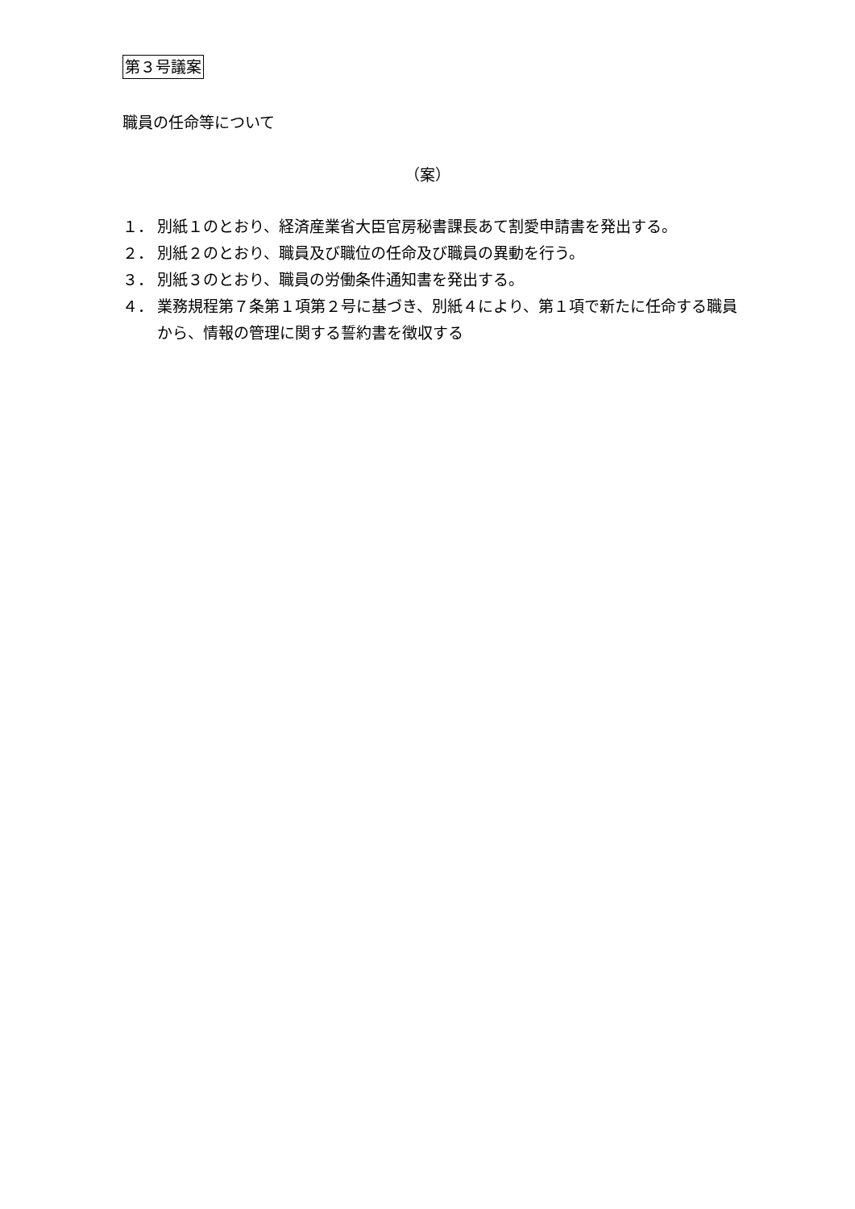第３号議案
職員の任命等について
（案）
１． 別紙１のとおり、経済産業省大臣官房秘書課長あて割愛申請書を発出する。
２． 別紙２のとおり、職員及び職位の任命及び職員の異動を行う。
３． 別紙３のとおり、職員の労働条件通知書を発出する。
４． 業務規程第７条第１項第２号に基づき、別紙４により、第１項で新たに任命する職員から、情報の管理に関する誓約書を徴収する